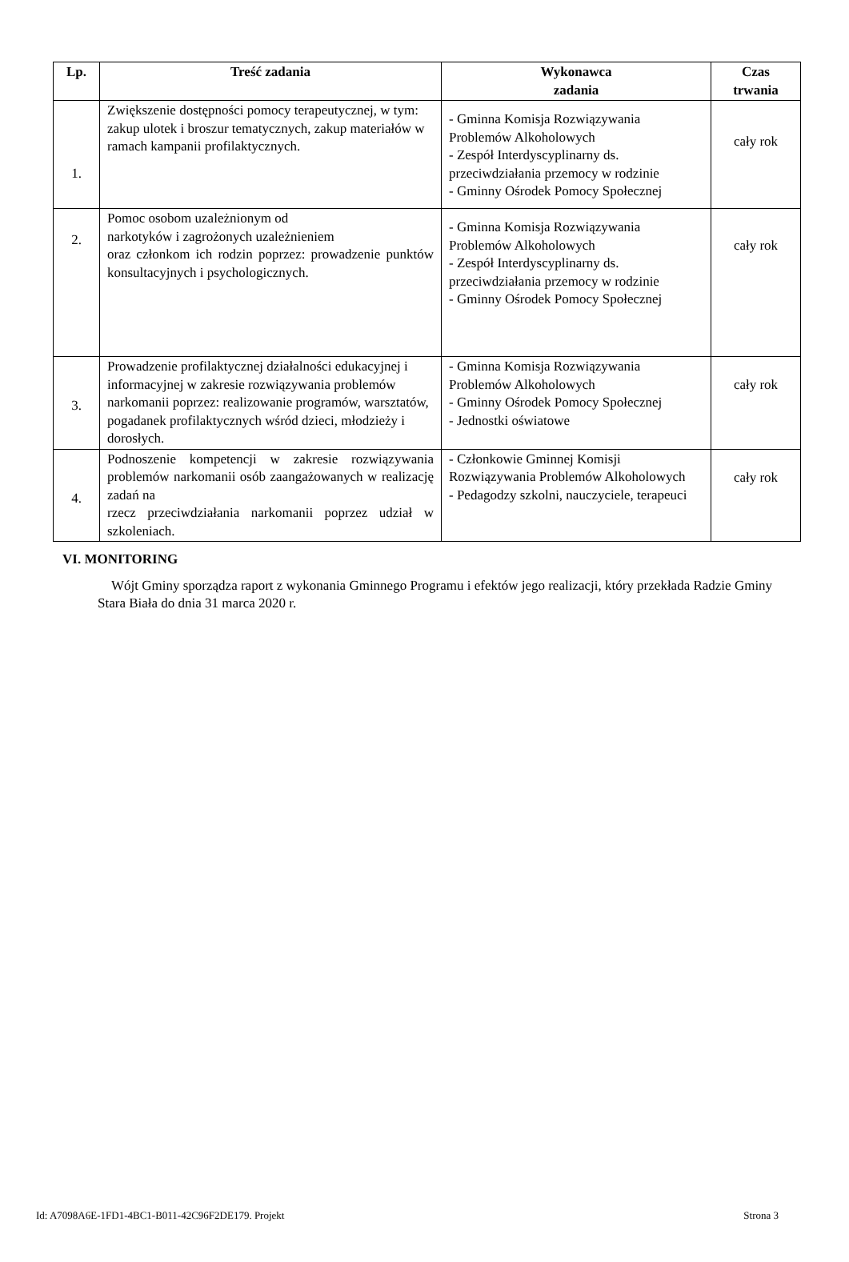| Lp. | Treść zadania | Wykonawca zadania | Czas trwania |
| --- | --- | --- | --- |
| 1. | Zwiększenie dostępności pomocy terapeutycznej, w tym: zakup ulotek i broszur tematycznych, zakup materiałów w ramach kampanii profilaktycznych. | - Gminna Komisja Rozwiązywania Problemów Alkoholowych - Zespół Interdyscyplinarny ds. przeciwdziałania przemocy w rodzinie - Gminny Ośrodek Pomocy Społecznej | cały rok |
| 2. | Pomoc osobom uzależnionym od narkotyków i zagrożonych uzależnieniem oraz członkom ich rodzin poprzez: prowadzenie punktów konsultacyjnych i psychologicznych. | - Gminna Komisja Rozwiązywania Problemów Alkoholowych - Zespół Interdyscyplinarny ds. przeciwdziałania przemocy w rodzinie - Gminny Ośrodek Pomocy Społecznej | cały rok |
| 3. | Prowadzenie profilaktycznej działalności edukacyjnej i informacyjnej w zakresie rozwiązywania problemów narkomanii poprzez: realizowanie programów, warsztatów, pogadanek profilaktycznych wśród dzieci, młodzieży i dorosłych. | - Gminna Komisja Rozwiązywania Problemów Alkoholowych - Gminny Ośrodek Pomocy Społecznej - Jednostki oświatowe | cały rok |
| 4. | Podnoszenie kompetencji w zakresie rozwiązywania problemów narkomanii osób zaangażowanych w realizację zadań na rzecz przeciwdziałania narkomanii poprzez udział w szkoleniach. | - Członkowie Gminnej Komisji Rozwiązywania Problemów Alkoholowych - Pedagodzy szkolni, nauczyciele, terapeuci | cały rok |
VI. MONITORING
Wójt Gminy sporządza raport z wykonania Gminnego Programu i efektów jego realizacji, który przekłada Radzie Gminy Stara Biała do dnia 31 marca 2020 r.
Id: A7098A6E-1FD1-4BC1-B011-42C96F2DE179. Projekt Strona 3